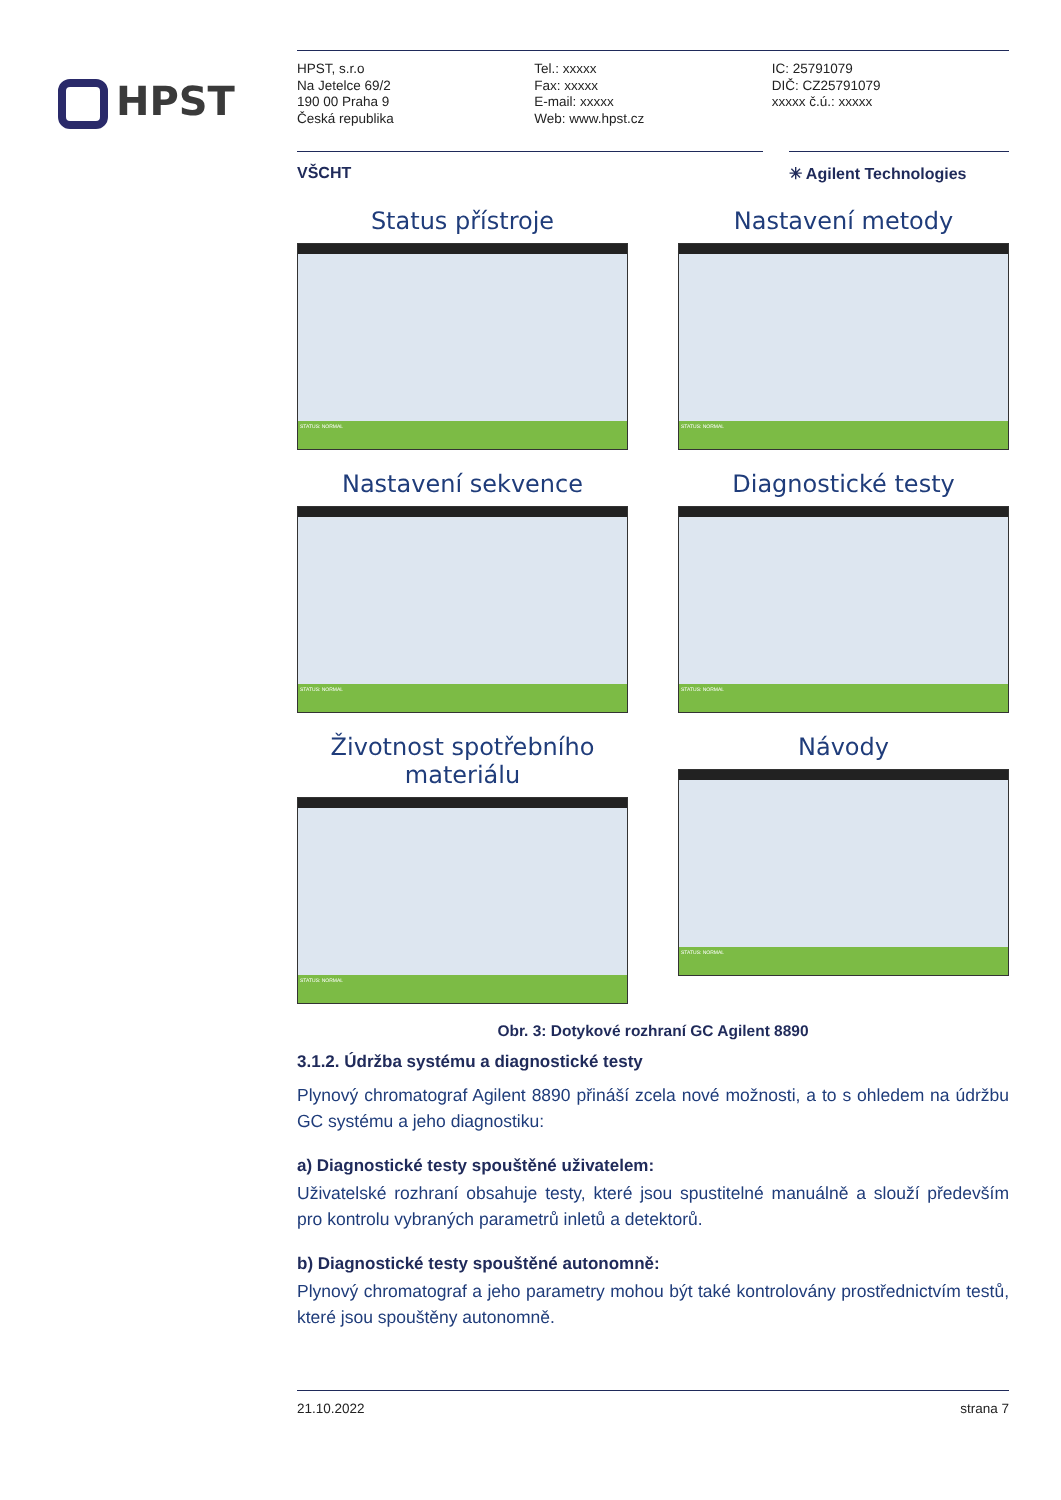HPST
HPST, s.r.o
Na Jetelce 69/2
190 00 Praha 9
Česká republika
Tel.: xxxxx
Fax: xxxxx
E-mail: xxxxx
Web: www.hpst.cz
IC: 25791079
DIČ: CZ25791079
xxxxx č.ú.: xxxxx
VŠCHT ✳ Agilent Technologies
Status přístroje
STATUS: NORMAL
Nastavení metody
STATUS: NORMAL
Nastavení sekvence
STATUS: NORMAL
Diagnostické testy
STATUS: NORMAL
Životnost spotřebního materiálu
STATUS: NORMAL
Návody
STATUS: NORMAL
Obr. 3: Dotykové rozhraní GC Agilent 8890
3.1.2. Údržba systému a diagnostické testy
Plynový chromatograf Agilent 8890 přináší zcela nové možnosti, a to s ohledem na údržbu GC systému a jeho diagnostiku:
a) Diagnostické testy spouštěné uživatelem:
Uživatelské rozhraní obsahuje testy, které jsou spustitelné manuálně a slouží především pro kontrolu vybraných parametrů inletů a detektorů.
b) Diagnostické testy spouštěné autonomně:
Plynový chromatograf a jeho parametry mohou být také kontrolovány prostřednictvím testů, které jsou spouštěny autonomně.
21.10.2022 strana 7